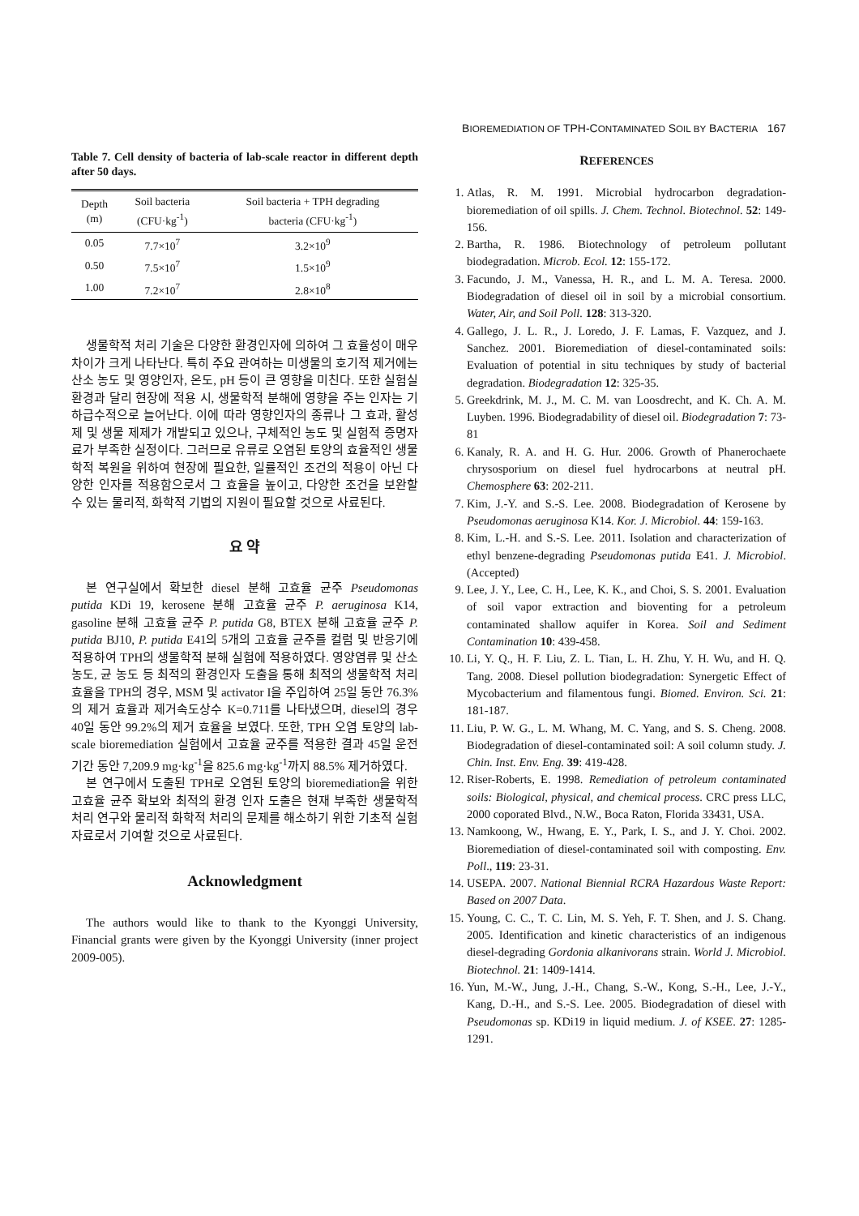BIOREMEDIATION OF TPH-CONTAMINATED SOIL BY BACTERIA 167
Table 7. Cell density of bacteria of lab-scale reactor in different depth after 50 days.
| Depth (m) | Soil bacteria (CFU·kg<sup>-1</sup>) | Soil bacteria + TPH degrading bacteria (CFU·kg<sup>-1</sup>) |
| --- | --- | --- |
| 0.05 | 7.7×10<sup>7</sup> | 3.2×10<sup>9</sup> |
| 0.50 | 7.5×10<sup>7</sup> | 1.5×10<sup>9</sup> |
| 1.00 | 7.2×10<sup>7</sup> | 2.8×10<sup>8</sup> |
생물학적 처리 기술은 다양한 환경인자에 의하여 그 효율성이 매우 차이가 크게 나타난다. 특히 주요 관여하는 미생물의 호기적 제거에는 산소 농도 및 영양인자, 온도, pH 등이 큰 영향을 미친다. 또한 실험실 환경과 달리 현장에 적용 시, 생물학적 분해에 영향을 주는 인자는 기하급수적으로 늘어난다. 이에 따라 영향인자의 종류나 그 효과, 활성제 및 생물 제제가 개발되고 있으나, 구체적인 농도 및 실험적 증명자료가 부족한 실정이다. 그러므로 유류로 오염된 토양의 효율적인 생물학적 복원을 위하여 현장에 필요한, 일률적인 조건의 적용이 아닌 다양한 인자를 적용함으로서 그 효율을 높이고, 다양한 조건을 보완할 수 있는 물리적, 화학적 기법의 지원이 필요할 것으로 사료된다.
요 약
본 연구실에서 확보한 diesel 분해 고효율 균주 Pseudomonas putida KDi 19, kerosene 분해 고효율 균주 P. aeruginosa K14, gasoline 분해 고효율 균주 P. putida G8, BTEX 분해 고효율 균주 P. putida BJ10, P. putida E41의 5개의 고효율 균주를 컬럼 및 반응기에 적용하여 TPH의 생물학적 분해 실험에 적용하였다. 영양염류 및 산소 농도, 균 농도 등 최적의 환경인자 도출을 통해 최적의 생물학적 처리 효율을 TPH의 경우, MSM 및 activator I을 주입하여 25일 동안 76.3%의 제거 효율과 제거속도상수 K=0.711를 나타냈으며, diesel의 경우 40일 동안 99.2%의 제거 효율을 보였다. 또한, TPH 오염 토양의 lab-scale bioremediation 실험에서 고효율 균주를 적용한 결과 45일 운전 기간 동안 7,209.9 mg·kg<sup>-1</sup>을 825.6 mg·kg<sup>-1</sup>까지 88.5% 제거하였다.
본 연구에서 도출된 TPH로 오염된 토양의 bioremediation을 위한 고효율 균주 확보와 최적의 환경 인자 도출은 현재 부족한 생물학적 처리 연구와 물리적 화학적 처리의 문제를 해소하기 위한 기초적 실험 자료로서 기여할 것으로 사료된다.
Acknowledgment
The authors would like to thank to the Kyonggi University, Financial grants were given by the Kyonggi University (inner project 2009-005).
REFERENCES
1. Atlas, R. M. 1991. Microbial hydrocarbon degradation-bioremediation of oil spills. J. Chem. Technol. Biotechnol. 52: 149-156.
2. Bartha, R. 1986. Biotechnology of petroleum pollutant biodegradation. Microb. Ecol. 12: 155-172.
3. Facundo, J. M., Vanessa, H. R., and L. M. A. Teresa. 2000. Biodegradation of diesel oil in soil by a microbial consortium. Water, Air, and Soil Poll. 128: 313-320.
4. Gallego, J. L. R., J. Loredo, J. F. Lamas, F. Vazquez, and J. Sanchez. 2001. Bioremediation of diesel-contaminated soils: Evaluation of potential in situ techniques by study of bacterial degradation. Biodegradation 12: 325-35.
5. Greekdrink, M. J., M. C. M. van Loosdrecht, and K. Ch. A. M. Luyben. 1996. Biodegradability of diesel oil. Biodegradation 7: 73-81
6. Kanaly, R. A. and H. G. Hur. 2006. Growth of Phanerochaete chrysosporium on diesel fuel hydrocarbons at neutral pH. Chemosphere 63: 202-211.
7. Kim, J.-Y. and S.-S. Lee. 2008. Biodegradation of Kerosene by Pseudomonas aeruginosa K14. Kor. J. Microbiol. 44: 159-163.
8. Kim, L.-H. and S.-S. Lee. 2011. Isolation and characterization of ethyl benzene-degrading Pseudomonas putida E41. J. Microbiol. (Accepted)
9. Lee, J. Y., Lee, C. H., Lee, K. K., and Choi, S. S. 2001. Evaluation of soil vapor extraction and bioventing for a petroleum contaminated shallow aquifer in Korea. Soil and Sediment Contamination 10: 439-458.
10. Li, Y. Q., H. F. Liu, Z. L. Tian, L. H. Zhu, Y. H. Wu, and H. Q. Tang. 2008. Diesel pollution biodegradation: Synergetic Effect of Mycobacterium and filamentous fungi. Biomed. Environ. Sci. 21: 181-187.
11. Liu, P. W. G., L. M. Whang, M. C. Yang, and S. S. Cheng. 2008. Biodegradation of diesel-contaminated soil: A soil column study. J. Chin. Inst. Env. Eng. 39: 419-428.
12. Riser-Roberts, E. 1998. Remediation of petroleum contaminated soils: Biological, physical, and chemical process. CRC press LLC, 2000 coporated Blvd., N.W., Boca Raton, Florida 33431, USA.
13. Namkoong, W., Hwang, E. Y., Park, I. S., and J. Y. Choi. 2002. Bioremediation of diesel-contaminated soil with composting. Env. Poll., 119: 23-31.
14. USEPA. 2007. National Biennial RCRA Hazardous Waste Report: Based on 2007 Data.
15. Young, C. C., T. C. Lin, M. S. Yeh, F. T. Shen, and J. S. Chang. 2005. Identification and kinetic characteristics of an indigenous diesel-degrading Gordonia alkanivorans strain. World J. Microbiol. Biotechnol. 21: 1409-1414.
16. Yun, M.-W., Jung, J.-H., Chang, S.-W., Kong, S.-H., Lee, J.-Y., Kang, D.-H., and S.-S. Lee. 2005. Biodegradation of diesel with Pseudomonas sp. KDi19 in liquid medium. J. of KSEE. 27: 1285-1291.